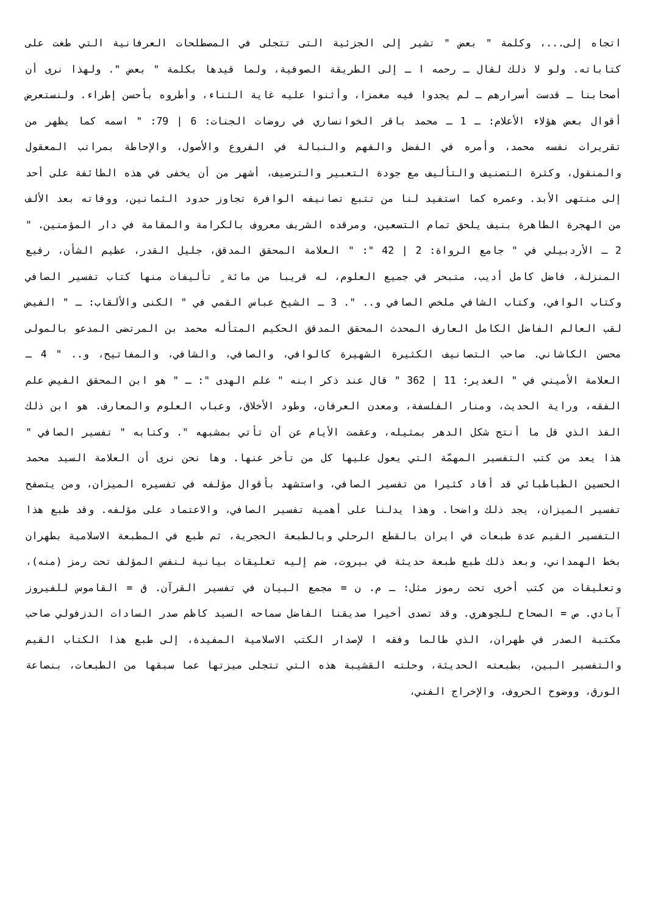اتجاه إلى...، وكلمة " بعض " تشير إلى الجزئية التى تتجلى في المصطلحات العرفانية التي طغت على كتاباته. ولو لا ذلك لقال ـ رحمه ا ـ إلى الطريقة الصوفية، ولما قيدها بكلمة " بعض ". ولهذا نرى أن أصحابنا ـ قدست أسرارهم ـ لم يجدوا فيه مغمزا، وأثنوا عليه غاية الثناء، وأطروه بأحسن إطراء. ولنستعرض أقوال بعض هؤلاء الأعلام: ـ 1 ـ محمد باقر الخوانساري في روضات الجنات: 6 | 79: " اسمه كما يظهر من تقريرات نفسه محمد، وأمره في الفضل والفهم والنبالة في الفروع والأصول، والإحاطة بمراتب المعقول والمنقول، وكثرة التصنيف والتأليف مع جودة التعبير والترصيف، أشهر من أن يخفى في هذه الطائفة على أحد إلى منتهى الأبد. وعمره كما استفيد لنا من تتبع تصانيفه الوافرة تجاوز حدود الثمانين، ووفاته بعد الألف من الهجرة الطاهرة بنيف يلحق تمام التسعين، ومرقده الشريف معروف بالكرامة والمقامة في دار المؤمنين. " 2 ـ الأردبيلي في " جامع الرواة: 2 | 42 ": " العلامة المحقق المدقق، جليل القدر، عظيم الشأن، رفيع المنزلة، فاضل كامل أديب، متبحر في جميع العلوم، له قريبا من مائة ٍ تأليفات منها كتاب تفسير الصافي وكتاب الوافي، وكتاب الشافي ملخص الصافي و.. ". 3 ـ الشيخ عباس القمي في " الكنى والألقاب: ـ " الفيض لقب العالم الفاضل الكامل العارف المحدث المحقق المدقق الحكيم المتأله محمد بن المرتضى المدعو بالمولى محسن الكاشاني. صاحب التصانيف الكثيرة الشهيرة كالوافي، والصافي، والشافي، والمفاتيح، و.. " 4 ـ العلامة الأميني في " الغدير: 11 | 362 " قال عند ذكر ابنه " علم الهدى ": ـ " هو ابن المحقق الفيض علم الفقه، وراية الحديث، ومنار الفلسفة، ومعدن العرفان، وطود الأخلاق، وعباب العلوم والمعارف. هو ابن ذلك الفذ الذي قل ما أنتج شكل الدهر بمثيله، وعقمت الأيام عن أن تأتي بمشبهه ". وكتابه " تفسير الصافي " هذا يعد من كتب التفسير المهمّة التي يعول عليها كل من تأخر عنها. وها نحن نرى أن العلامة السيد محمد الحسين الطباطبائي قد أفاد كثيرا من تفسير الصافي، واستشهد بأقوال مؤلفه في تفسيره الميزان، ومن يتصفح تفسير الميزان، يجد ذلك واضحا. وهذا يدلنا على أهمية تفسير الصافي، والاعتماد على مؤلفه. وقد طبع هذا التفسير القيم عدة طبعات في ايران بالقطع الرحلي وبالطبعة الحجرية، ثم طبع في المطبعة الاسلامية بطهران بخط الهمداني، وبعد ذلك طبع طبعة حديثة في بيروت، ضم إليه تعليقات بيانية لنفس المؤلف تحت رمز (منه)، وتعليقات من كتب أخرى تحت رموز مثل: ـ م. ن = مجمع البيان في تفسير القرآن. ق = القاموس للفيروز آبادي. ص = الصحاح للجوهري. وقد تصدى أخيرا صديقنا الفاضل سماحه السيد كاظم صدر السادات الدزفولي صاحب مكتبة الصدر في طهران، الذي طالما وفقه ا لإصدار الكتب الاسلامية المفيدة، إلى طبع هذا الكتاب القيم والتفسير البين، بطبعته الحديثة، وحلته القشيبة هذه التي تتجلى ميزتها عما سبقها من الطبعات، بنصاعة الورق، ووضوح الحروف، والإخراج الفني،